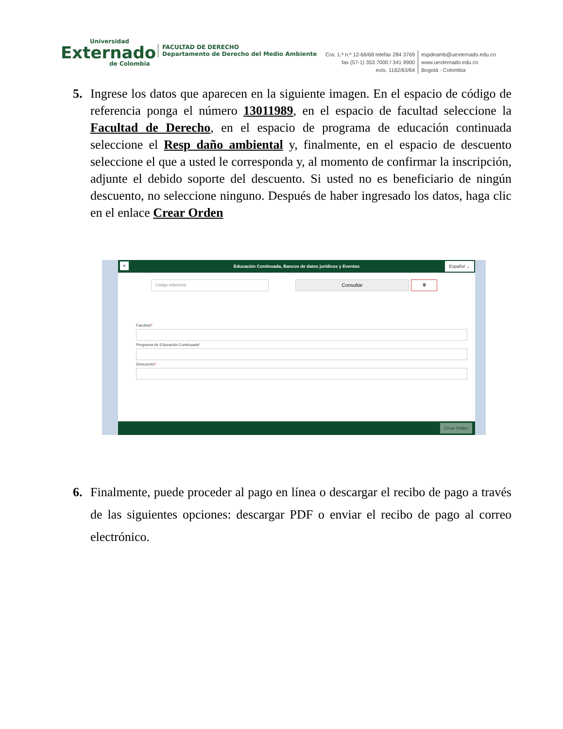Universidad
Externado
de Colombia
FACULTAD DE DERECHO
Departamento de Derecho del Medio Ambiente
Cra. 1.ª n.º 12-66/68 telefax 284 3769
fax (57-1) 353 7000 / 341 9900
exts. 1162/63/64
espdeamb@uexternado.edu.co
www.uexternado.edu.co
Bogotá - Colombia
5. Ingrese los datos que aparecen en la siguiente imagen. En el espacio de código de referencia ponga el número 13011989, en el espacio de facultad seleccione la Facultad de Derecho, en el espacio de programa de educación continuada seleccione el Resp daño ambiental y, finalmente, en el espacio de descuento seleccione el que a usted le corresponda y, al momento de confirmar la inscripción, adjunte el debido soporte del descuento. Si usted no es beneficiario de ningún descuento, no seleccione ninguno. Después de haber ingresado los datos, haga clic en el enlace Crear Orden
< Educación Continuada, Bancos de datos jurídicos y Eventos Español ⌄
Código referencia Consultar 🗑
Facultad*
Programa de Educación Continuada*
Descuento*
Crear Orden
6. Finalmente, puede proceder al pago en línea o descargar el recibo de pago a través de las siguientes opciones: descargar PDF o enviar el recibo de pago al correo electrónico.